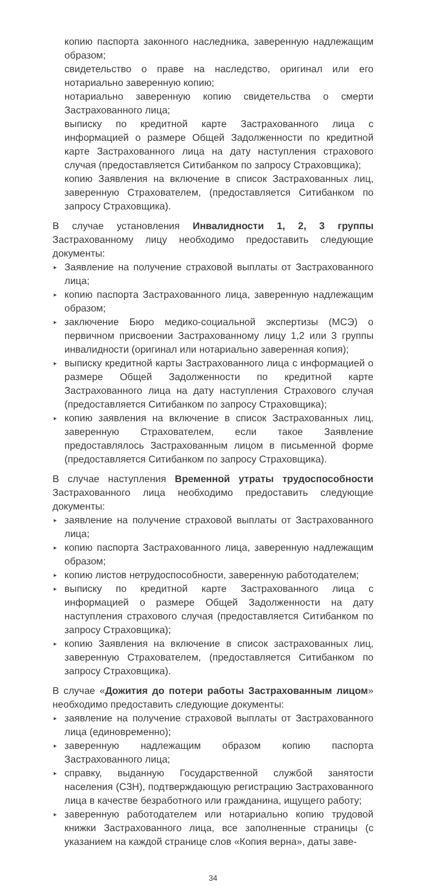копию паспорта законного наследника, заверенную надлежащим образом;
свидетельство о праве на наследство, оригинал или его нотариально заверенную копию;
нотариально заверенную копию свидетельства о смерти Застрахованного лица;
выписку по кредитной карте Застрахованного лица с информацией о размере Общей Задолженности по кредитной карте Застрахованного лица на дату наступления страхового случая (предоставляется Ситибанком по запросу Страховщика);
копию Заявления на включение в список Застрахованных лиц, заверенную Страхователем, (предоставляется Ситибанком по запросу Страховщика).
В случае установления Инвалидности 1, 2, 3 группы Застрахованному лицу необходимо предоставить следующие документы:
▸ Заявление на получение страховой выплаты от Застрахованного лица;
▸ копию паспорта Застрахованного лица, заверенную надлежащим образом;
▸ заключение Бюро медико-социальной экспертизы (МСЭ) о первичном присвоении Застрахованному лицу 1,2 или 3 группы инвалидности (оригинал или нотариально заверенная копия);
▸ выписку кредитной карты Застрахованного лица с информацией о размере Общей Задолженности по кредитной карте Застрахованного лица на дату наступления Страхового случая (предоставляется Ситибанком по запросу Страховщика);
▸ копию заявления на включение в список Застрахованных лиц, заверенную Страхователем, если такое Заявление предоставлялось Застрахованным лицом в письменной форме (предоставляется Ситибанком по запросу Страховщика).
В случае наступления Временной утраты трудоспособности Застрахованного лица необходимо предоставить следующие документы:
▸ заявление на получение страховой выплаты от Застрахованного лица;
▸ копию паспорта Застрахованного лица, заверенную надлежащим образом;
▸ копию листов нетрудоспособности, заверенную работодателем;
▸ выписку по кредитной карте Застрахованного лица с информацией о размере Общей Задолженности на дату наступления страхового случая (предоставляется Ситибанком по запросу Страховщика);
▸ копию Заявления на включение в список застрахованных лиц, заверенную Страхователем, (предоставляется Ситибанком по запросу Страховщика).
В случае «Дожития до потери работы Застрахованным лицом» необходимо предоставить следующие документы:
▸ заявление на получение страховой выплаты от Застрахованного лица (единовременно);
▸ заверенную надлежащим образом копию паспорта Застрахованного лица;
▸ справку, выданную Государственной службой занятости населения (СЗН), подтверждающую регистрацию Застрахованного лица в качестве безработного или гражданина, ищущего работу;
▸ заверенную работодателем или нотариально копию трудовой книжки Застрахованного лица, все заполненные страницы (с указанием на каждой странице слов «Копия верна», даты заве-
34